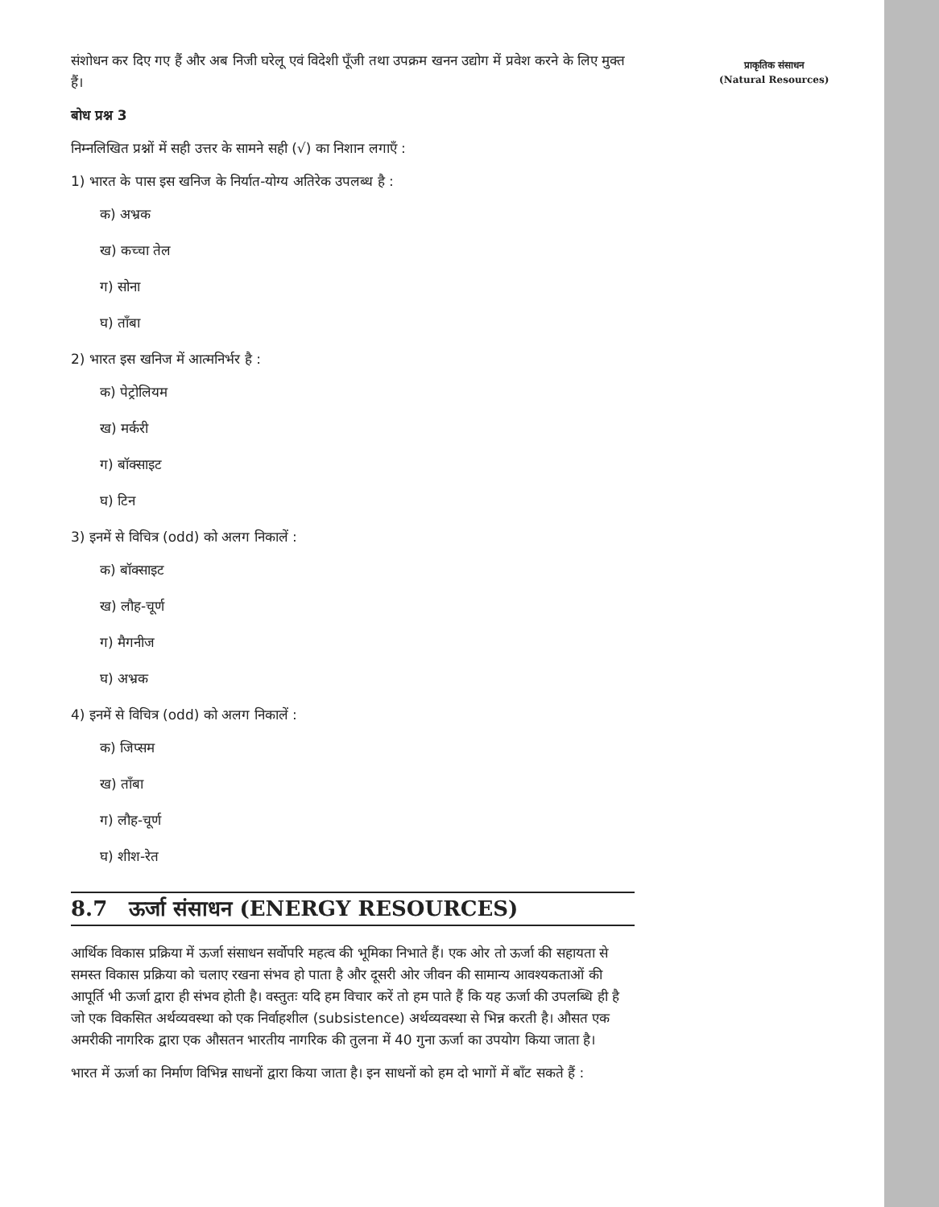संशोधन कर दिए गए हैं और अब निजी घरेलू एवं विदेशी पूँजी तथा उपक्रम खनन उद्योग में प्रवेश करने के लिए मुक्त हैं।
बोध प्रश्न 3
निम्नलिखित प्रश्नों में सही उत्तर के सामने सही (√) का निशान लगाएँ :
1) भारत के पास इस खनिज के निर्यात-योग्य अतिरेक उपलब्ध है :
क) अभ्रक
ख) कच्चा तेल
ग) सोना
घ) ताँबा
2) भारत इस खनिज में आत्मनिर्भर है :
क) पेट्रोलियम
ख) मर्करी
ग) बॉक्साइट
घ) टिन
3) इनमें से विचित्र (odd) को अलग निकालें :
क) बॉक्साइट
ख) लौह-चूर्ण
ग) मैगनीज
घ) अभ्रक
4) इनमें से विचित्र (odd) को अलग निकालें :
क) जिप्सम
ख) ताँबा
ग) लौह-चूर्ण
घ) शीश-रेत
8.7 ऊर्जा संसाधन (ENERGY RESOURCES)
आर्थिक विकास प्रक्रिया में ऊर्जा संसाधन सर्वोपरि महत्व की भूमिका निभाते हैं। एक ओर तो ऊर्जा की सहायता से समस्त विकास प्रक्रिया को चलाए रखना संभव हो पाता है और दूसरी ओर जीवन की सामान्य आवश्यकताओं की आपूर्ति भी ऊर्जा द्वारा ही संभव होती है। वस्तुतः यदि हम विचार करें तो हम पाते हैं कि यह ऊर्जा की उपलब्धि ही है जो एक विकसित अर्थव्यवस्था को एक निर्वाहशील (subsistence) अर्थव्यवस्था से भिन्न करती है। औसत एक अमरीकी नागरिक द्वारा एक औसतन भारतीय नागरिक की तुलना में 40 गुना ऊर्जा का उपयोग किया जाता है।
भारत में ऊर्जा का निर्माण विभिन्न साधनों द्वारा किया जाता है। इन साधनों को हम दो भागों में बाँट सकते हैं :
प्राकृतिक संसाधन
(Natural Resources)